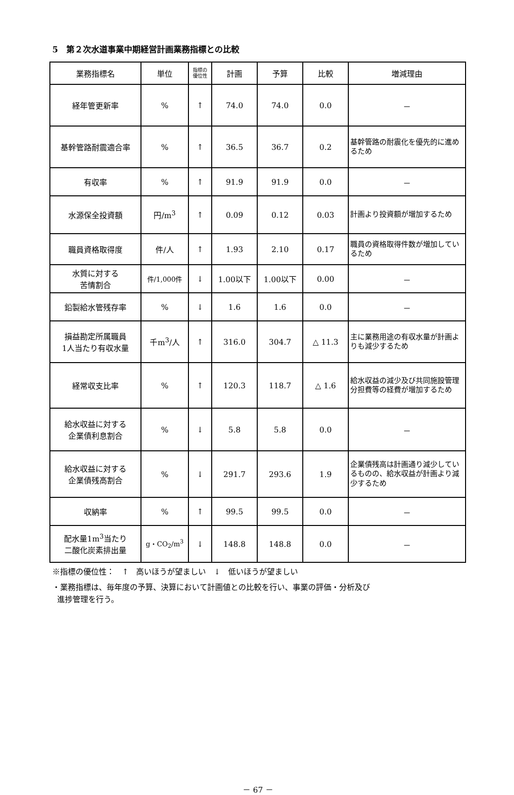5　第２次水道事業中期経営計画業務指標との比較
| 業務指標名 | 単位 | 指標の 優位性 | 計画 | 予算 | 比較 | 増減理由 |
| --- | --- | --- | --- | --- | --- | --- |
| 経年管更新率 | % | ↑ | 74.0 | 74.0 | 0.0 | － |
| 基幹管路耐震適合率 | % | ↑ | 36.5 | 36.7 | 0.2 | 基幹管路の耐震化を優先的に進めるため |
| 有収率 | % | ↑ | 91.9 | 91.9 | 0.0 | － |
| 水源保全投資額 | 円/m<sup>3</sup> | ↑ | 0.09 | 0.12 | 0.03 | 計画より投資額が増加するため |
| 職員資格取得度 | 件/人 | ↑ | 1.93 | 2.10 | 0.17 | 職員の資格取得件数が増加しているため |
| 水質に対する 苦情割合 | 件/1,000件 | ↓ | 1.00以下 | 1.00以下 | 0.00 | － |
| 鉛製給水管残存率 | % | ↓ | 1.6 | 1.6 | 0.0 | － |
| 損益勘定所属職員 1人当たり有収水量 | 千m<sup>3</sup>/人 | ↑ | 316.0 | 304.7 | △ 11.3 | 主に業務用途の有収水量が計画よりも減少するため |
| 経常収支比率 | % | ↑ | 120.3 | 118.7 | △ 1.6 | 給水収益の減少及び共同施設管理分担費等の経費が増加するため |
| 給水収益に対する 企業債利息割合 | % | ↓ | 5.8 | 5.8 | 0.0 | － |
| 給水収益に対する 企業債残高割合 | % | ↓ | 291.7 | 293.6 | 1.9 | 企業債残高は計画通り減少しているものの、給水収益が計画より減少するため |
| 収納率 | % | ↑ | 99.5 | 99.5 | 0.0 | － |
| 配水量1m<sup>3</sup>当たり 二酸化炭素排出量 | g・CO<sub>2</sub>/m<sup>3</sup> | ↓ | 148.8 | 148.8 | 0.0 | － |
※指標の優位性：　↑　高いほうが望ましい　↓　低いほうが望ましい
・業務指標は、毎年度の予算、決算において計画値との比較を行い、事業の評価・分析及び
進捗管理を行う。
－ 67 －